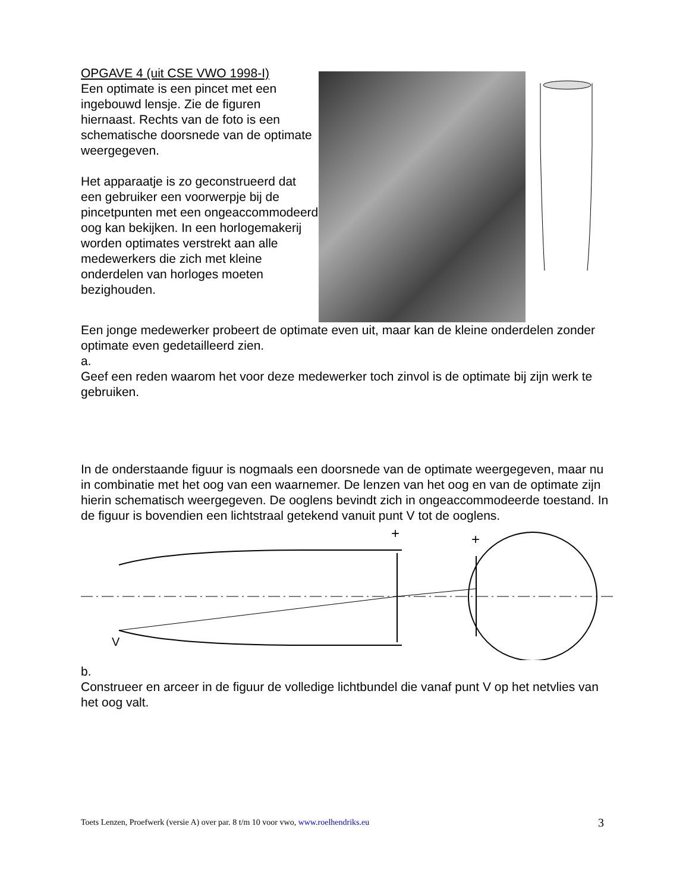OPGAVE 4 (uit CSE VWO 1998-I)
Een optimate is een pincet met een ingebouwd lensje. Zie de figuren hiernaast. Rechts van de foto is een schematische doorsnede van de optimate weergegeven.
Het apparaatje is zo geconstrueerd dat een gebruiker een voorwerpje bij de pincetpunten met een ongeaccommodeerd oog kan bekijken. In een horlogemakerij worden optimates verstrekt aan alle medewerkers die zich met kleine onderdelen van horloges moeten bezighouden.
Een jonge medewerker probeert de optimate even uit, maar kan de kleine onderdelen zonder optimate even gedetailleerd zien.
a.
Geef een reden waarom het voor deze medewerker toch zinvol is de optimate bij zijn werk te gebruiken.
In de onderstaande figuur is nogmaals een doorsnede van de optimate weergegeven, maar nu in combinatie met het oog van een waarnemer. De lenzen van het oog en van de optimate zijn hierin schematisch weergegeven. De ooglens bevindt zich in ongeaccommodeerde toestand. In de figuur is bovendien een lichtstraal getekend vanuit punt V tot de ooglens.
+
+
V
b.
Construeer en arceer in de figuur de volledige lichtbundel die vanaf punt V op het netvlies van het oog valt.
Toets Lenzen, Proefwerk (versie A) over par. 8 t/m 10 voor vwo, www.roelhendriks.eu 3